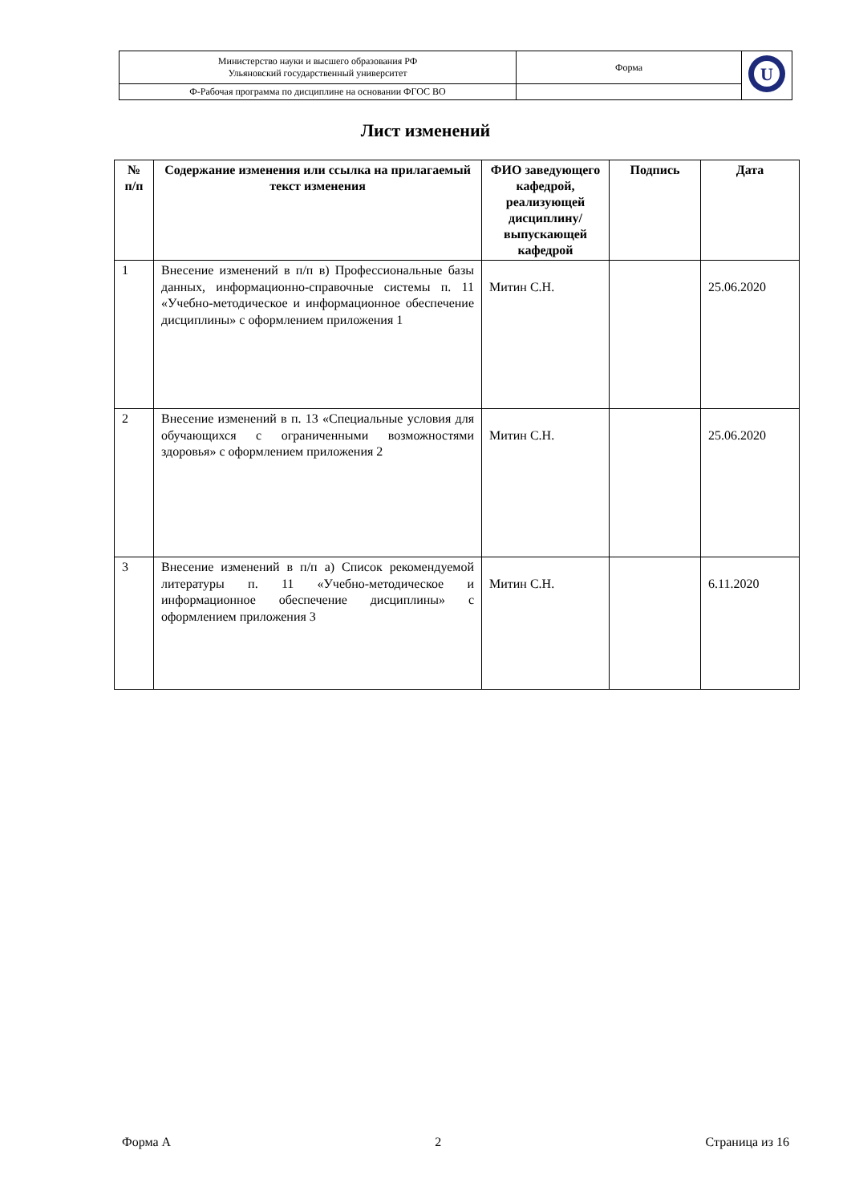| Министерство науки и высшего образования РФ Ульяновский государственный университет | Форма | U |
| Ф-Рабочая программа по дисциплине на основании ФГОС ВО | | |
Лист изменений
| № п/п | Содержание изменения или ссылка на прилагаемый текст изменения | ФИО заведующего кафедрой, реализующей дисциплину/ выпускающей кафедрой | Подпись | Дата |
| --- | --- | --- | --- | --- |
| 1 | Внесение изменений в п/п в) Профессиональные базы данных, информационно-справочные системы п. 11 «Учебно-методическое и информационное обеспечение дисциплины» с оформлением приложения 1 | Митин С.Н. | | 25.06.2020 |
| 2 | Внесение изменений в п. 13 «Специальные условия для обучающихся с ограниченными возможностями здоровья» с оформлением приложения 2 | Митин С.Н. | | 25.06.2020 |
| 3 | Внесение изменений в п/п а) Список рекомендуемой литературы п. 11 «Учебно-методическое и информационное обеспечение дисциплины» с оформлением приложения 3 | Митин С.Н. | | 6.11.2020 |
Форма А 2 Страница из 16